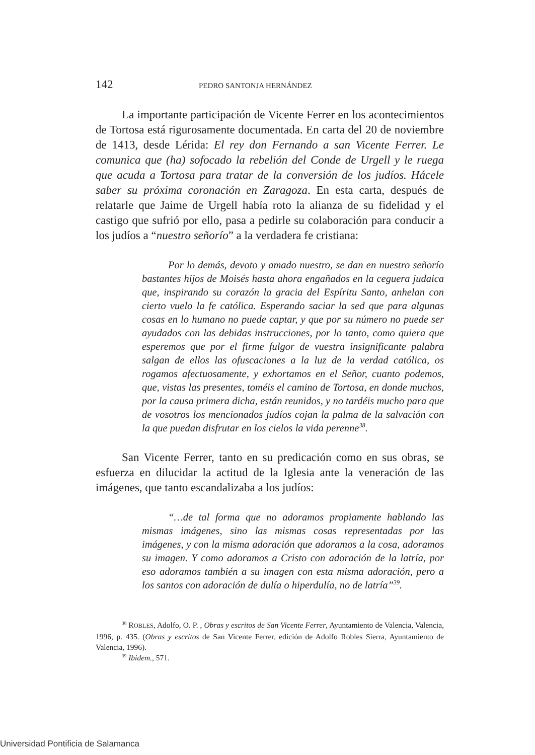142 PEDRO SANTONJA HERNÁNDEZ
La importante participación de Vicente Ferrer en los aconteci­mientos de Tortosa está rigurosamente documentada. En carta del 20 de noviembre de 1413, desde Lérida: El rey don Fernando a san Vicente Ferrer. Le comunica que (ha) sofocado la rebelión del Conde de Urgell y le ruega que acuda a Tortosa para tratar de la conversión de los ju­díos. Hácele saber su próxima coronación en Zaragoza. En esta carta, después de relatarle que Jaime de Urgell había roto la alianza de su fide­lidad y el castigo que sufrió por ello, pasa a pedirle su colaboración para conducir a los judíos a “nuestro señorío” a la verdadera fe cristiana:
Por lo demás, devoto y amado nuestro, se dan en nuestro señorío bastantes hijos de Moisés hasta ahora engañados en la ceguera judaica que, inspirando su corazón la gracia del Espíritu Santo, anhelan con cierto vuelo la fe católica. Esperando saciar la sed que para algunas cosas en lo humano no puede captar, y que por su número no puede ser ayudados con las debidas ins­trucciones, por lo tanto, como quiera que esperemos que por el firme fulgor de vuestra insignificante palabra salgan de ellos las ofuscaciones a la luz de la verdad católica, os rogamos afectuosa­mente, y exhortamos en el Señor, cuanto podemos, que, vistas las presentes, toméis el camino de Tortosa, en donde muchos, por la causa primera dicha, están reunidos, y no tardéis mucho para que de vosotros los mencionados judíos cojan la palma de la salvación con la que puedan disfrutar en los cielos la vida perenne<sup>38</sup>.
San Vicente Ferrer, tanto en su predicación como en sus obras, se esfuerza en dilucidar la actitud de la Iglesia ante la veneración de las imágenes, que tanto escandalizaba a los judíos:
“…de tal forma que no adoramos propiamente hablando las mismas imágenes, sino las mismas cosas representadas por las imágenes, y con la misma adoración que adoramos a la cosa, adoramos su imagen. Y como adoramos a Cristo con adoración de la latría, por eso adoramos también a su imagen con esta misma adoración, pero a los santos con adoración de dulía o hiperdulía, no de latría”<sup>39</sup>.
<sup>38</sup> ROBLES, Adolfo, O. P. , Obras y escritos de San Vicente Ferrer, Ayuntamiento de Va­lencia, Valencia, 1996, p. 435. (Obras y escritos de San Vicente Ferrer, edición de Adolfo Robles Sierra, Ayuntamiento de Valencia, 1996).
<sup>39</sup> Ibidem., 571.
Universidad Pontificia de Salamanca